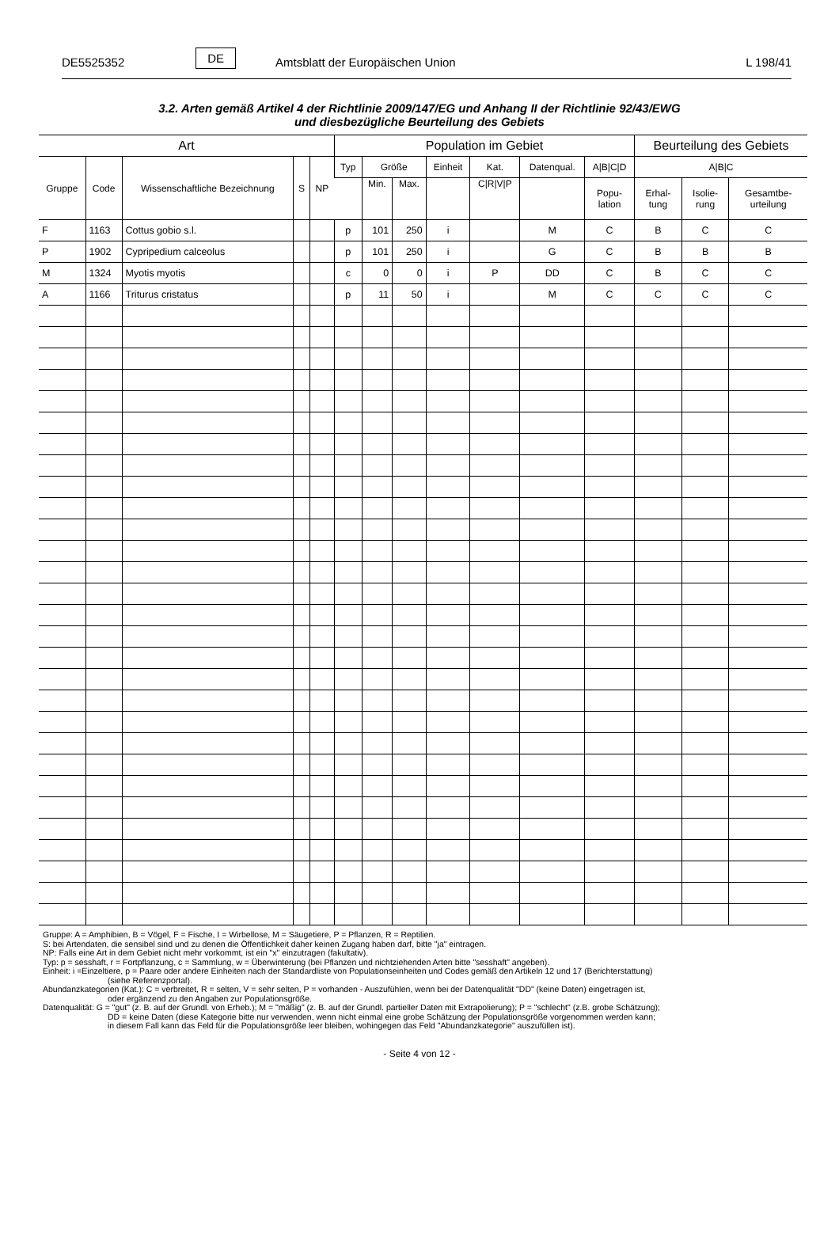DE5525352 DE Amtsblatt der Europäischen Union L 198/41
3.2. Arten gemäß Artikel 4 der Richtlinie 2009/147/EG und Anhang II der Richtlinie 92/43/EWG
und diesbezügliche Beurteilung des Gebiets
| Art | | | | | Population im Gebiet | | | | | | | Beurteilung des Gebiets | | |
| --- | --- | --- | --- | --- | --- | --- | --- | --- | --- | --- | --- | --- | --- | --- |
| Gruppe | Code | Wissenschaftliche Bezeichnung | S | NP | Typ | Größe | | Einheit | Kat. | Datenqual. | A/B/C/D | A/B/C | | |
| | | | | | | Min. | Max. | | C/R/V/P | | Popu- lation | Erhal- tung | Isolie- rung | Gesamtbe- urteilung |
| F | 1163 | Cottus gobio s.l. | | | p | 101 | 250 | i | | M | C | B | C | C |
| P | 1902 | Cypripedium calceolus | | | p | 101 | 250 | i | | G | C | B | B | B |
| M | 1324 | Myotis myotis | | | c | 0 | 0 | i | P | DD | C | B | C | C |
| A | 1166 | Triturus cristatus | | | p | 11 | 50 | i | | M | C | C | C | C |
Gruppe: A = Amphibien, B = Vögel, F = Fische, I = Wirbellose, M = Säugetiere, P = Pflanzen, R = Reptilien.
S: bei Artendaten, die sensibel sind und zu denen die Öffentlichkeit daher keinen Zugang haben darf, bitte "ja" eintragen.
NP: Falls eine Art in dem Gebiet nicht mehr vorkommt, ist ein "x" einzutragen (fakultativ).
Typ: p = sesshaft, r = Fortpflanzung, c = Sammlung, w = Überwinterung (bei Pflanzen und nichtziehenden Arten bitte "sesshaft" angeben).
Einheit: i =Einzeltiere, p = Paare oder andere Einheiten nach der Standardliste von Populationseinheiten und Codes gemäß den Artikeln 12 und 17 (Berichterstattung)
(siehe Referenzportal).
Abundanzkategorien (Kat.): C = verbreitet, R = selten, V = sehr selten, P = vorhanden - Auszufühlen, wenn bei der Datenqualität "DD" (keine Daten) eingetragen ist,
oder ergänzend zu den Angaben zur Populationsgröße.
Datenqualität: G = "gut" (z. B. auf der Grundl. von Erheb.); M = "mäßig" (z. B. auf der Grundl. partieller Daten mit Extrapolierung); P = "schlecht" (z.B. grobe Schätzung);
DD = keine Daten (diese Kategorie bitte nur verwenden, wenn nicht einmal eine grobe Schätzung der Populationsgröße vorgenommen werden kann;
in diesem Fall kann das Feld für die Populationsgröße leer bleiben, wohingegen das Feld "Abundanzkategorie" auszufüllen ist).
- Seite 4 von 12 -